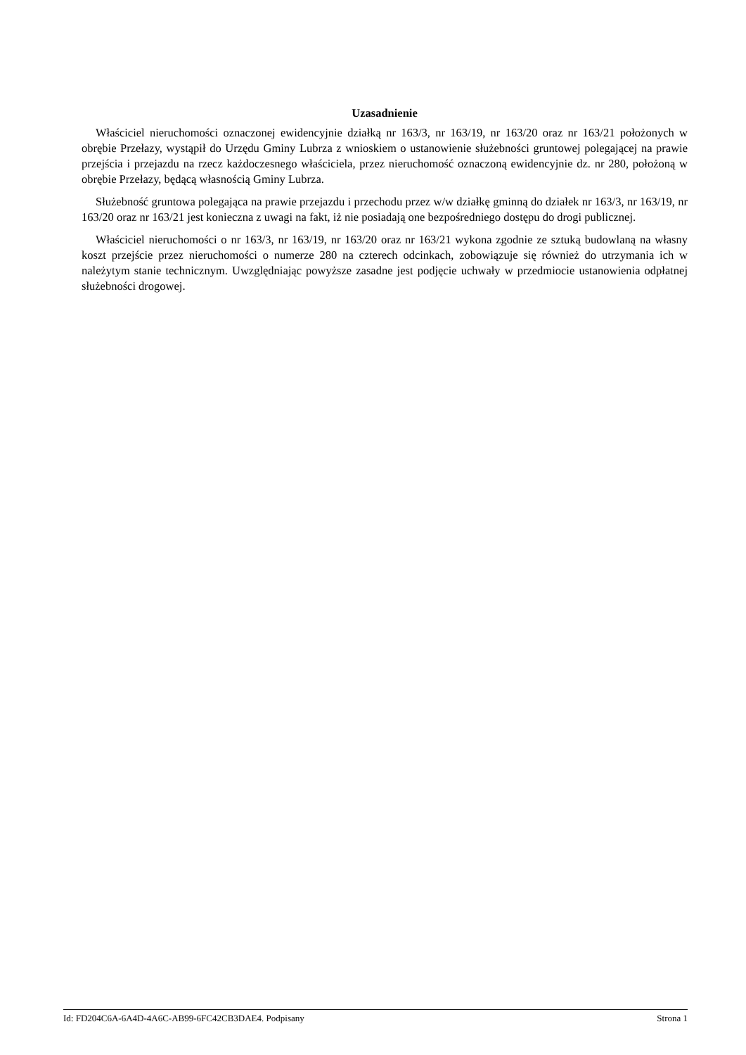Uzasadnienie
Właściciel nieruchomości oznaczonej ewidencyjnie działką nr 163/3, nr 163/19, nr 163/20 oraz nr 163/21 położonych w obrębie Przełazy, wystąpił do Urzędu Gminy Lubrza z wnioskiem o ustanowienie służebności gruntowej polegającej na prawie przejścia i przejazdu na rzecz każdoczesnego właściciela, przez nieruchomość oznaczoną ewidencyjnie dz. nr 280, położoną w obrębie Przełazy, będącą własnością Gminy Lubrza.
Służebność gruntowa polegająca na prawie przejazdu i przechodu przez w/w działkę gminną do działek nr 163/3, nr 163/19, nr 163/20 oraz nr 163/21 jest konieczna z uwagi na fakt, iż nie posiadają one bezpośredniego dostępu do drogi publicznej.
Właściciel nieruchomości o nr 163/3, nr 163/19, nr 163/20 oraz nr 163/21 wykona zgodnie ze sztuką budowlaną na własny koszt przejście przez nieruchomości o numerze 280 na czterech odcinkach, zobowiązuje się również do utrzymania ich w należytym stanie technicznym. Uwzględniając powyższe zasadne jest podjęcie uchwały w przedmiocie ustanowienia odpłatnej służebności drogowej.
Id: FD204C6A-6A4D-4A6C-AB99-6FC42CB3DAE4. Podpisany Strona 1